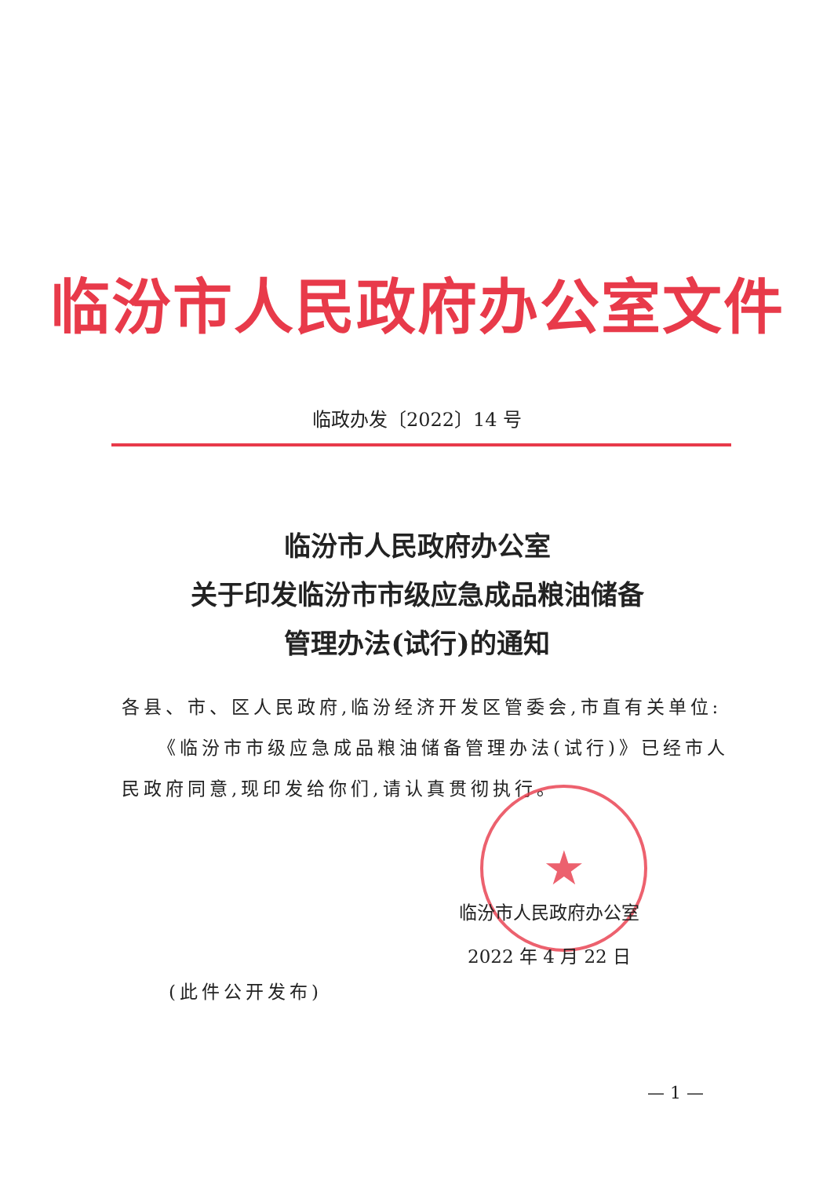临汾市人民政府办公室文件
临政办发〔2022〕14 号
临汾市人民政府办公室
关于印发临汾市市级应急成品粮油储备
管理办法(试行)的通知
各县、市、区人民政府,临汾经济开发区管委会,市直有关单位:
《临汾市市级应急成品粮油储备管理办法(试行)》已经市人民政府同意,现印发给你们,请认真贯彻执行。
★
临汾市人民政府办公室
2022 年 4 月 22 日
(此件公开发布)
— 1 —